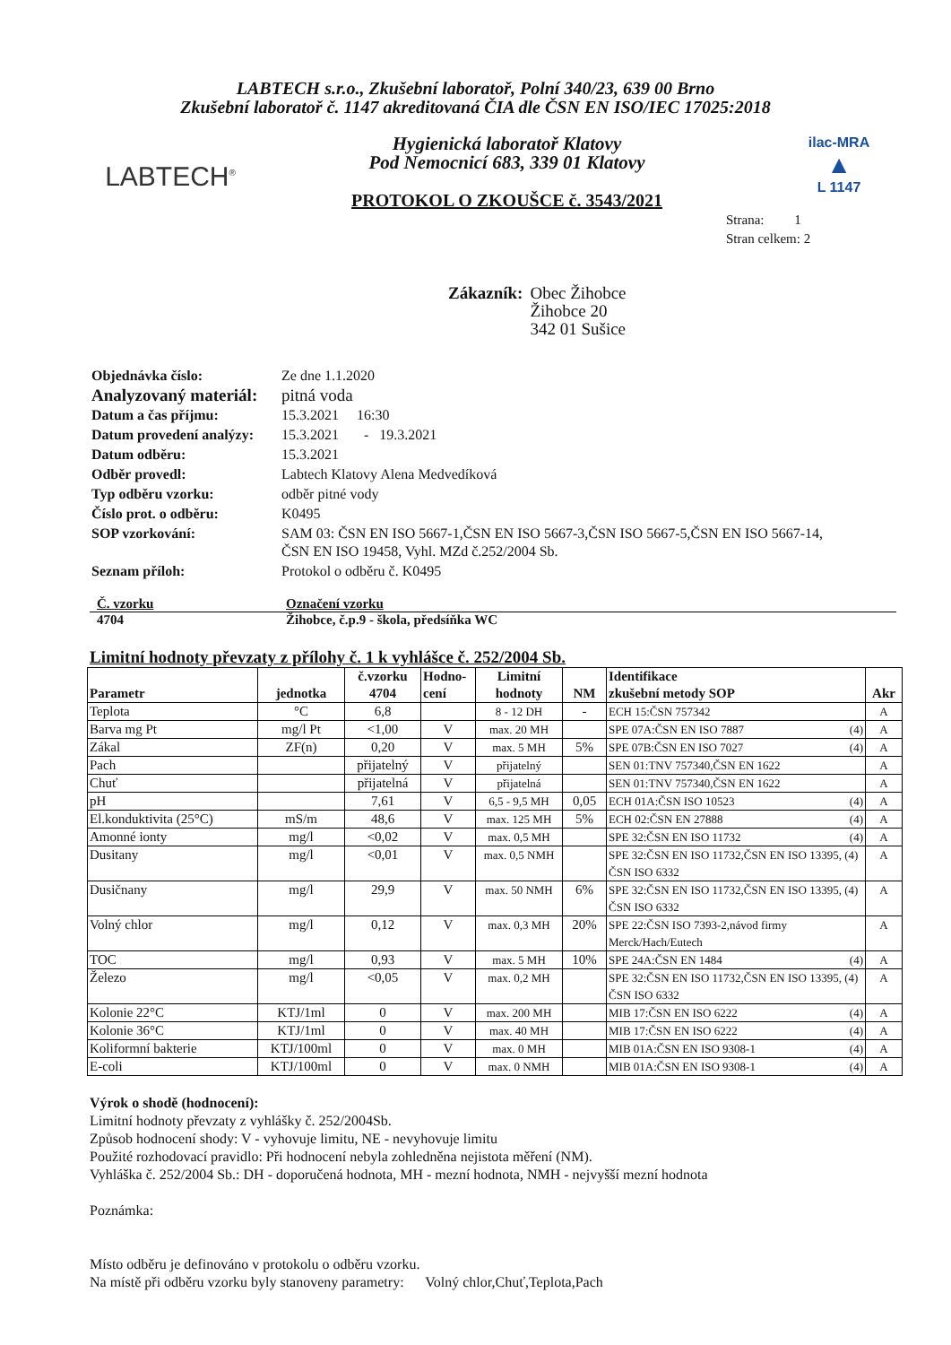LABTECH s.r.o., Zkušební laboratoř, Polní 340/23, 639 00 Brno
Zkušební laboratoř č. 1147 akreditovaná ČIA dle ČSN EN ISO/IEC 17025:2018
LABTECH<sup>®</sup>
Hygienická laboratoř Klatovy
Pod Nemocnicí 683, 339 01 Klatovy
PROTOKOL O ZKOUŠCE č. 3543/2021
ilac-MRA
▲
L 1147
Strana: 1
Stran celkem: 2
Zákazník: Obec Žihobce
Žihobce 20
342 01 Sušice
| Objednávka číslo: | Ze dne 1.1.2020 |
| Analyzovaný materiál: | pitná voda |
| Datum a čas příjmu: | 15.3.2021 16:30 |
| Datum provedení analýzy: | 15.3.2021 - 19.3.2021 |
| Datum odběru: | 15.3.2021 |
| Odběr provedl: | Labtech Klatovy Alena Medvedíková |
| Typ odběru vzorku: | odběr pitné vody |
| Číslo prot. o odběru: | K0495 |
| SOP vzorkování: | SAM 03: ČSN EN ISO 5667-1,ČSN EN ISO 5667-3,ČSN ISO 5667-5,ČSN EN ISO 5667-14, ČSN EN ISO 19458, Vyhl. MZd č.252/2004 Sb. |
| Seznam příloh: | Protokol o odběru č. K0495 |
| Č. vzorku | Označení vzorku |
| 4704 | Žihobce, č.p.9 - škola, předsíňka WC |
Limitní hodnoty převzaty z přílohy č. 1 k vyhlášce č. 252/2004 Sb.
| Parametr | jednotka | č.vzorku 4704 | Hodno- cení | Limitní hodnoty | NM | Identifikace zkušební metody SOP | Akr |
| --- | --- | --- | --- | --- | --- | --- | --- |
| Teplota | °C | 6,8 | | 8 - 12 DH | - | ECH 15:ČSN 757342 | A |
| Barva mg Pt | mg/l Pt | <1,00 | V | max. 20 MH | | SPE 07A:ČSN EN ISO 7887 (4) | A |
| Zákal | ZF(n) | 0,20 | V | max. 5 MH | 5% | SPE 07B:ČSN EN ISO 7027 (4) | A |
| Pach | | přijatelný | V | přijatelný | | SEN 01:TNV 757340,ČSN EN 1622 | A |
| Chuť | | přijatelná | V | přijatelná | | SEN 01:TNV 757340,ČSN EN 1622 | A |
| pH | | 7,61 | V | 6,5 - 9,5 MH | 0,05 | ECH 01A:ČSN ISO 10523 (4) | A |
| El.konduktivita (25°C) | mS/m | 48,6 | V | max. 125 MH | 5% | ECH 02:ČSN EN 27888 (4) | A |
| Amonné ionty | mg/l | <0,02 | V | max. 0,5 MH | | SPE 32:ČSN EN ISO 11732 (4) | A |
| Dusitany | mg/l | <0,01 | V | max. 0,5 NMH | | SPE 32:ČSN EN ISO 11732,ČSN EN ISO 13395, (4) ČSN ISO 6332 | A |
| Dusičnany | mg/l | 29,9 | V | max. 50 NMH | 6% | SPE 32:ČSN EN ISO 11732,ČSN EN ISO 13395, (4) ČSN ISO 6332 | A |
| Volný chlor | mg/l | 0,12 | V | max. 0,3 MH | 20% | SPE 22:ČSN ISO 7393-2,návod firmy Merck/Hach/Eutech | A |
| TOC | mg/l | 0,93 | V | max. 5 MH | 10% | SPE 24A:ČSN EN 1484 (4) | A |
| Železo | mg/l | <0,05 | V | max. 0,2 MH | | SPE 32:ČSN EN ISO 11732,ČSN EN ISO 13395, (4) ČSN ISO 6332 | A |
| Kolonie 22°C | KTJ/1ml | 0 | V | max. 200 MH | | MIB 17:ČSN EN ISO 6222 (4) | A |
| Kolonie 36°C | KTJ/1ml | 0 | V | max. 40 MH | | MIB 17:ČSN EN ISO 6222 (4) | A |
| Koliformní bakterie | KTJ/100ml | 0 | V | max. 0 MH | | MIB 01A:ČSN EN ISO 9308-1 (4) | A |
| E-coli | KTJ/100ml | 0 | V | max. 0 NMH | | MIB 01A:ČSN EN ISO 9308-1 (4) | A |
Výrok o shodě (hodnocení):
Limitní hodnoty převzaty z vyhlášky č. 252/2004Sb.
Způsob hodnocení shody: V - vyhovuje limitu, NE - nevyhovuje limitu
Použité rozhodovací pravidlo: Při hodnocení nebyla zohledněna nejistota měření (NM).
Vyhláška č. 252/2004 Sb.: DH - doporučená hodnota, MH - mezní hodnota, NMH - nejvyšší mezní hodnota
Poznámka:
Místo odběru je definováno v protokolu o odběru vzorku.
Na místě při odběru vzorku byly stanoveny parametry: Volný chlor,Chuť,Teplota,Pach